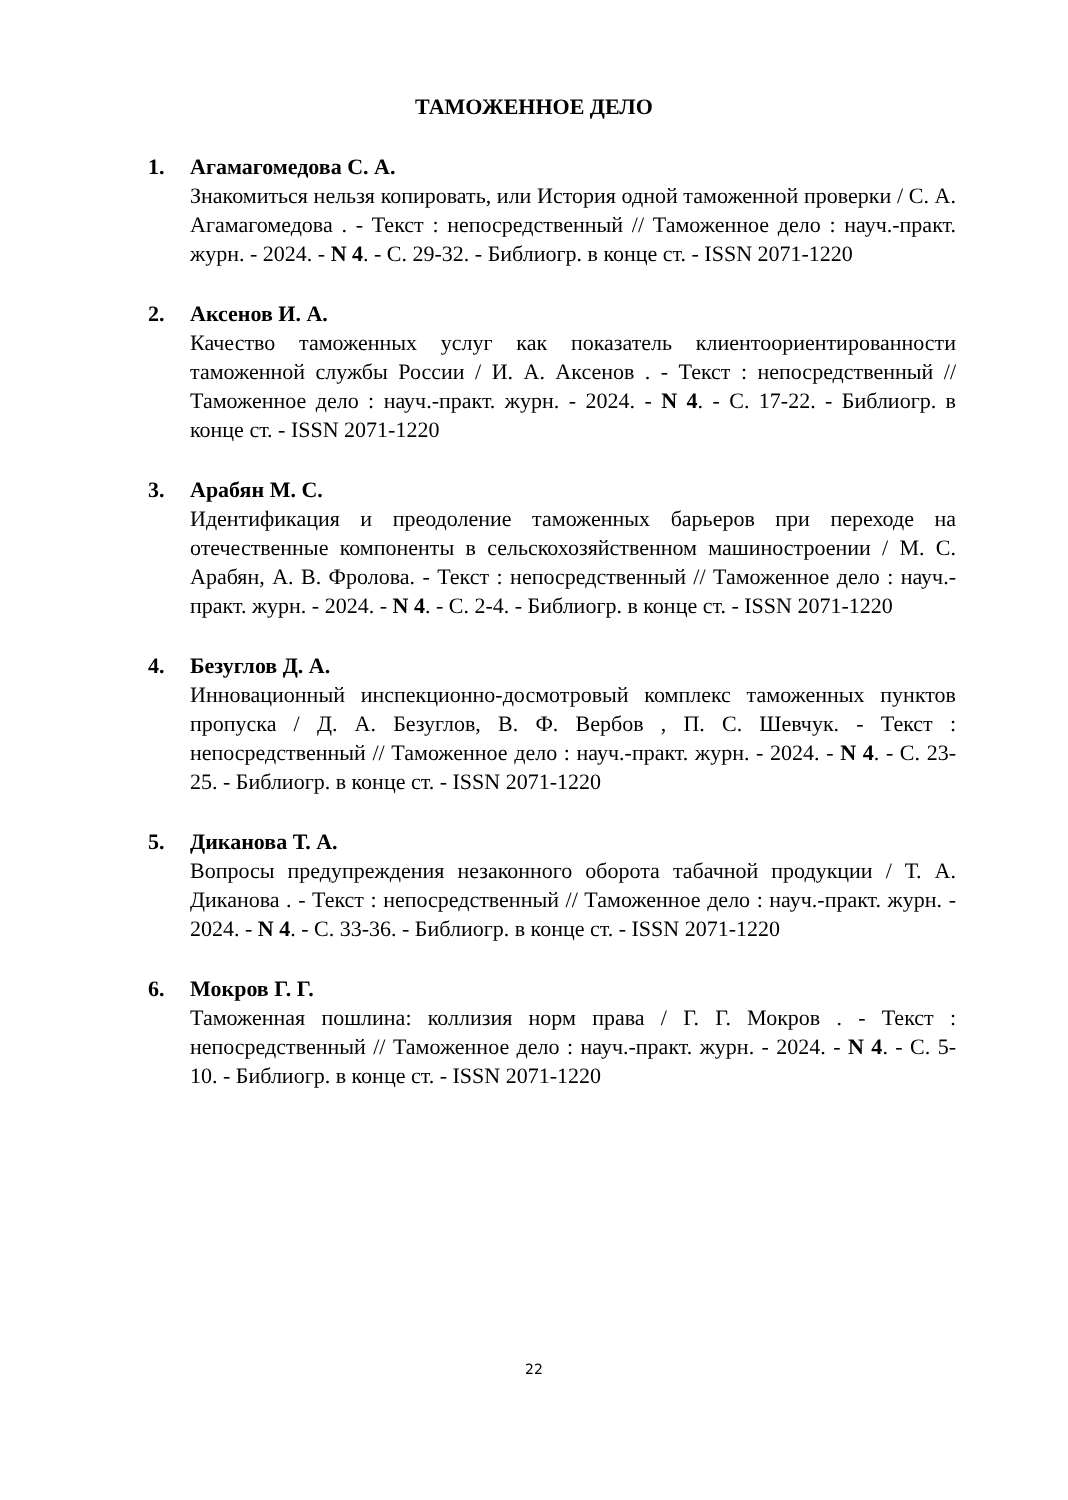ТАМОЖЕННОЕ ДЕЛО
1. Агамагомедова С. А.
Знакомиться нельзя копировать, или История одной таможенной проверки / С. А. Агамагомедова . - Текст : непосредственный // Таможенное дело : науч.-практ. журн. - 2024. - N 4. - С. 29-32. - Библиогр. в конце ст. - ISSN 2071-1220
2. Аксенов И. А.
Качество таможенных услуг как показатель клиентоориентированности таможенной службы России / И. А. Аксенов . - Текст : непосредственный // Таможенное дело : науч.-практ. журн. - 2024. - N 4. - С. 17-22. - Библиогр. в конце ст. - ISSN 2071-1220
3. Арабян М. С.
Идентификация и преодоление таможенных барьеров при переходе на отечественные компоненты в сельскохозяйственном машиностроении / М. С. Арабян, А. В. Фролова. - Текст : непосредственный // Таможенное дело : науч.-практ. журн. - 2024. - N 4. - С. 2-4. - Библиогр. в конце ст. - ISSN 2071-1220
4. Безуглов Д. А.
Инновационный инспекционно-досмотровый комплекс таможенных пунктов пропуска / Д. А. Безуглов, В. Ф. Вербов , П. С. Шевчук. - Текст : непосредственный // Таможенное дело : науч.-практ. журн. - 2024. - N 4. - С. 23-25. - Библиогр. в конце ст. - ISSN 2071-1220
5. Диканова Т. А.
Вопросы предупреждения незаконного оборота табачной продукции / Т. А. Диканова . - Текст : непосредственный // Таможенное дело : науч.-практ. журн. - 2024. - N 4. - С. 33-36. - Библиогр. в конце ст. - ISSN 2071-1220
6. Мокров Г. Г.
Таможенная пошлина: коллизия норм права / Г. Г. Мокров . - Текст : непосредственный // Таможенное дело : науч.-практ. журн. - 2024. - N 4. - С. 5-10. - Библиогр. в конце ст. - ISSN 2071-1220
22